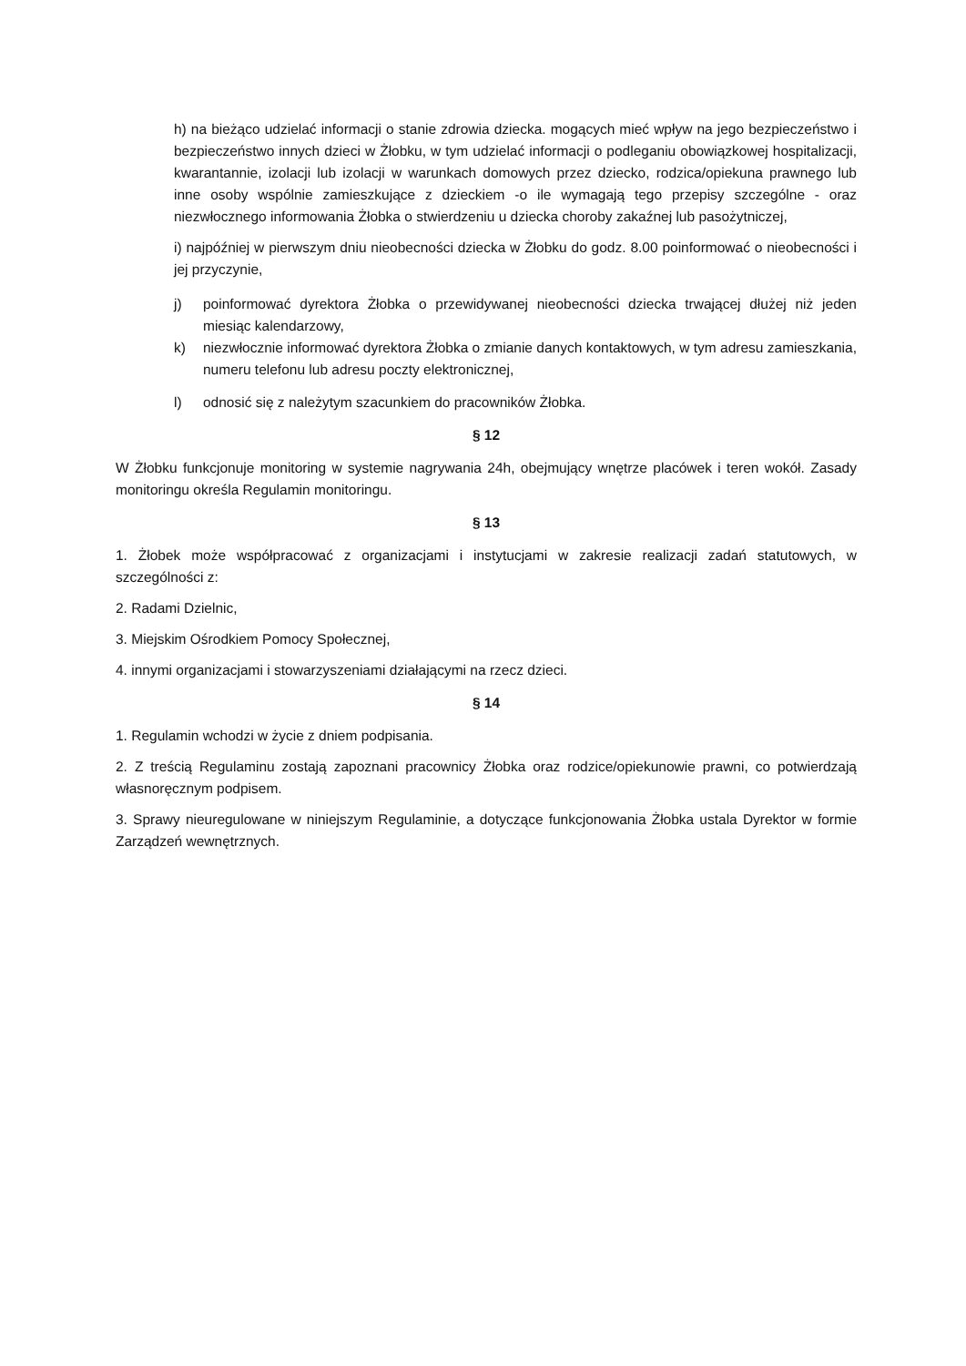h) na bieżąco udzielać informacji o stanie zdrowia dziecka. mogących mieć wpływ na jego bezpieczeństwo i bezpieczeństwo innych dzieci w Żłobku, w tym udzielać informacji o podleganiu obowiązkowej hospitalizacji, kwarantannie, izolacji lub izolacji w warunkach domowych przez dziecko, rodzica/opiekuna prawnego lub inne osoby wspólnie zamieszkujące z dzieckiem -o ile wymagają tego przepisy szczególne - oraz niezwłocznego informowania Żłobka o stwierdzeniu u dziecka choroby zakaźnej lub pasożytniczej,
i) najpóźniej w pierwszym dniu nieobecności dziecka w Żłobku do godz. 8.00 poinformować o nieobecności i jej przyczynie,
j) poinformować dyrektora Żłobka o przewidywanej nieobecności dziecka trwającej dłużej niż jeden miesiąc kalendarzowy,
k) niezwłocznie informować dyrektora Żłobka o zmianie danych kontaktowych, w tym adresu zamieszkania, numeru telefonu lub adresu poczty elektronicznej,
l) odnosić się z należytym szacunkiem do pracowników Żłobka.
§ 12
W Żłobku funkcjonuje monitoring w systemie nagrywania 24h, obejmujący wnętrze placówek i teren wokół. Zasady monitoringu określa Regulamin monitoringu.
§ 13
1. Żłobek może współpracować z organizacjami i instytucjami w zakresie realizacji zadań statutowych, w szczególności z:
2. Radami Dzielnic,
3. Miejskim Ośrodkiem Pomocy Społecznej,
4. innymi organizacjami i stowarzyszeniami działającymi na rzecz dzieci.
§ 14
1. Regulamin wchodzi w życie z dniem podpisania.
2. Z treścią Regulaminu zostają zapoznani pracownicy Żłobka oraz rodzice/opiekunowie prawni, co potwierdzają własnoręcznym podpisem.
3. Sprawy nieuregulowane w niniejszym Regulaminie, a dotyczące funkcjonowania Żłobka ustala Dyrektor w formie Zarządzeń wewnętrznych.